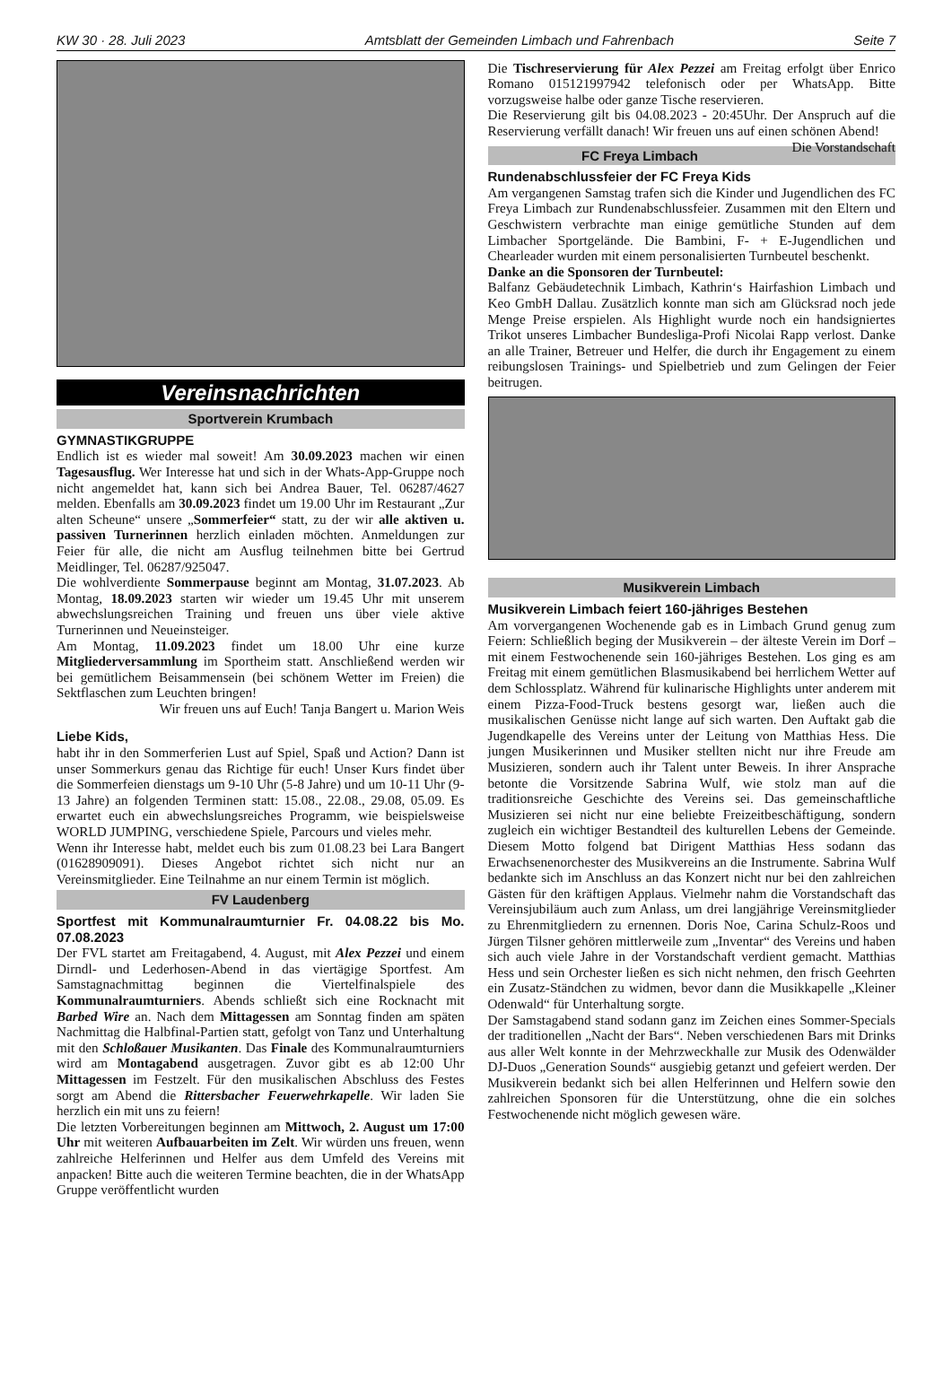KW 30 · 28. Juli 2023 Amtsblatt der Gemeinden Limbach und Fahrenbach Seite 7
Vereinsnachrichten
Sportverein Krumbach
GYMNASTIKGRUPPE
Endlich ist es wieder mal soweit! Am 30.09.2023 machen wir einen Tagesausflug. Wer Interesse hat und sich in der Whats-App-Gruppe noch nicht angemeldet hat, kann sich bei Andrea Bauer, Tel. 06287/4627 melden. Ebenfalls am 30.09.2023 findet um 19.00 Uhr im Restaurant „Zur alten Scheune“ unsere „Sommerfeier“ statt, zu der wir alle aktiven u. passiven Turnerinnen herzlich einladen möchten. Anmeldungen zur Feier für alle, die nicht am Ausflug teilnehmen bitte bei Gertrud Meidlinger, Tel. 06287/925047.
Die wohlverdiente Sommerpause beginnt am Montag, 31.07.2023. Ab Montag, 18.09.2023 starten wir wieder um 19.45 Uhr mit unserem abwechslungsreichen Training und freuen uns über viele aktive Turnerinnen und Neueinsteiger.
Am Montag, 11.09.2023 findet um 18.00 Uhr eine kurze Mitgliederversammlung im Sportheim statt. Anschließend werden wir bei gemütlichem Beisammensein (bei schönem Wetter im Freien) die Sektflaschen zum Leuchten bringen!
Wir freuen uns auf Euch! Tanja Bangert u. Marion Weis
Liebe Kids,
habt ihr in den Sommerferien Lust auf Spiel, Spaß und Action? Dann ist unser Sommerkurs genau das Richtige für euch! Unser Kurs findet über die Sommerfeien dienstags um 9-10 Uhr (5-8 Jahre) und um 10-11 Uhr (9-13 Jahre) an folgenden Terminen statt: 15.08., 22.08., 29.08, 05.09. Es erwartet euch ein abwechslungsreiches Programm, wie beispielsweise WORLD JUMPING, verschiedene Spiele, Parcours und vieles mehr.
Wenn ihr Interesse habt, meldet euch bis zum 01.08.23 bei Lara Bangert (01628909091). Dieses Angebot richtet sich nicht nur an Vereinsmitglieder. Eine Teilnahme an nur einem Termin ist möglich.
FV Laudenberg
Sportfest mit Kommunalraumturnier Fr. 04.08.22 bis Mo. 07.08.2023
Der FVL startet am Freitagabend, 4. August, mit Alex Pezzei und einem Dirndl- und Lederhosen-Abend in das viertägige Sportfest. Am Samstagnachmittag beginnen die Viertelfinalspiele des Kommunalraumturniers. Abends schließt sich eine Rocknacht mit Barbed Wire an. Nach dem Mittagessen am Sonntag finden am späten Nachmittag die Halbfinal-Partien statt, gefolgt von Tanz und Unterhaltung mit den Schloßauer Musikanten. Das Finale des Kommunalraumturniers wird am Montagabend ausgetragen. Zuvor gibt es ab 12:00 Uhr Mittagessen im Festzelt. Für den musikalischen Abschluss des Festes sorgt am Abend die Rittersbacher Feuerwehrkapelle. Wir laden Sie herzlich ein mit uns zu feiern!
Die letzten Vorbereitungen beginnen am Mittwoch, 2. August um 17:00 Uhr mit weiteren Aufbauarbeiten im Zelt. Wir würden uns freuen, wenn zahlreiche Helferinnen und Helfer aus dem Umfeld des Vereins mit anpacken! Bitte auch die weiteren Termine beachten, die in der WhatsApp Gruppe veröffentlicht wurden
Die Tischreservierung für Alex Pezzei am Freitag erfolgt über Enrico Romano 015121997942 telefonisch oder per WhatsApp. Bitte vorzugsweise halbe oder ganze Tische reservieren.
Die Reservierung gilt bis 04.08.2023 - 20:45Uhr. Der Anspruch auf die Reservierung verfällt danach! Wir freuen uns auf einen schönen Abend! Die Vorstandschaft
FC Freya Limbach
Rundenabschlussfeier der FC Freya Kids
Am vergangenen Samstag trafen sich die Kinder und Jugendlichen des FC Freya Limbach zur Rundenabschlussfeier. Zusammen mit den Eltern und Geschwistern verbrachte man einige gemütliche Stunden auf dem Limbacher Sportgelände. Die Bambini, F- + E-Jugendlichen und Chearleader wurden mit einem personalisierten Turnbeutel beschenkt.
Danke an die Sponsoren der Turnbeutel:
Balfanz Gebäudetechnik Limbach, Kathrin‘s Hairfashion Limbach und Keo GmbH Dallau. Zusätzlich konnte man sich am Glücksrad noch jede Menge Preise erspielen. Als Highlight wurde noch ein handsigniertes Trikot unseres Limbacher Bundesliga-Profi Nicolai Rapp verlost. Danke an alle Trainer, Betreuer und Helfer, die durch ihr Engagement zu einem reibungslosen Trainings- und Spielbetrieb und zum Gelingen der Feier beitrugen.
Musikverein Limbach
Musikverein Limbach feiert 160-jähriges Bestehen
Am vorvergangenen Wochenende gab es in Limbach Grund genug zum Feiern: Schließlich beging der Musikverein – der älteste Verein im Dorf – mit einem Festwochenende sein 160-jähriges Bestehen. Los ging es am Freitag mit einem gemütlichen Blasmusikabend bei herrlichem Wetter auf dem Schlossplatz. Während für kulinarische Highlights unter anderem mit einem Pizza-Food-Truck bestens gesorgt war, ließen auch die musikalischen Genüsse nicht lange auf sich warten. Den Auftakt gab die Jugendkapelle des Vereins unter der Leitung von Matthias Hess. Die jungen Musikerinnen und Musiker stellten nicht nur ihre Freude am Musizieren, sondern auch ihr Talent unter Beweis. In ihrer Ansprache betonte die Vorsitzende Sabrina Wulf, wie stolz man auf die traditionsreiche Geschichte des Vereins sei. Das gemeinschaftliche Musizieren sei nicht nur eine beliebte Freizeitbeschäftigung, sondern zugleich ein wichtiger Bestandteil des kulturellen Lebens der Gemeinde. Diesem Motto folgend bat Dirigent Matthias Hess sodann das Erwachsenenorchester des Musikvereins an die Instrumente. Sabrina Wulf bedankte sich im Anschluss an das Konzert nicht nur bei den zahlreichen Gästen für den kräftigen Applaus. Vielmehr nahm die Vorstandschaft das Vereinsjubiläum auch zum Anlass, um drei langjährige Vereinsmitglieder zu Ehrenmitgliedern zu ernennen. Doris Noe, Carina Schulz-Roos und Jürgen Tilsner gehören mittlerweile zum „Inventar“ des Vereins und haben sich auch viele Jahre in der Vorstandschaft verdient gemacht. Matthias Hess und sein Orchester ließen es sich nicht nehmen, den frisch Geehrten ein Zusatz-Ständchen zu widmen, bevor dann die Musikkapelle „Kleiner Odenwald“ für Unterhaltung sorgte.
Der Samstagabend stand sodann ganz im Zeichen eines Sommer-Specials der traditionellen „Nacht der Bars“. Neben verschiedenen Bars mit Drinks aus aller Welt konnte in der Mehrzweckhalle zur Musik des Odenwälder DJ-Duos „Generation Sounds“ ausgiebig getanzt und gefeiert werden. Der Musikverein bedankt sich bei allen Helferinnen und Helfern sowie den zahlreichen Sponsoren für die Unterstützung, ohne die ein solches Festwochenende nicht möglich gewesen wäre.